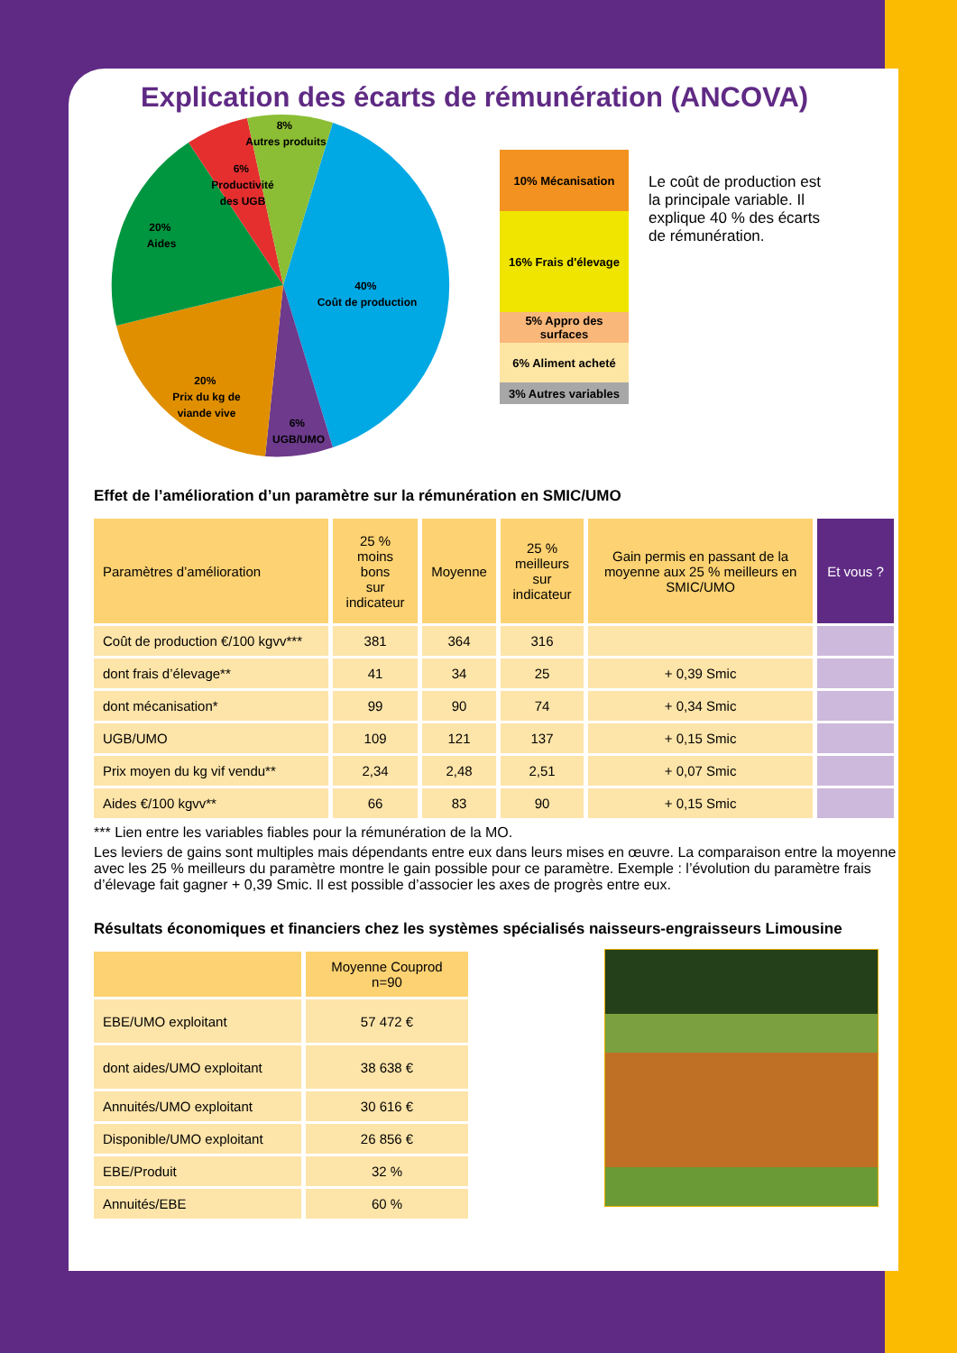Explication des écarts de rémunération (ANCOVA)
8% Autres produits
6% Productivité des UGB
20% Aides
40% Coût de production
20% Prix du kg de viande vive
6% UGB/UMO
10% Mécanisation
16% Frais d'élevage
5% Appro des surfaces
6% Aliment acheté
3% Autres variables
Le coût de production est la principale variable. Il explique 40 % des écarts de rémunération.
Effet de l’amélioration d’un paramètre sur la rémunération en SMIC/UMO
| Paramètres d’amélioration | 25 % moins bons sur indicateur | Moyenne | 25 % meilleurs sur indicateur | Gain permis en passant de la moyenne aux 25 % meilleurs en SMIC/UMO | Et vous ? |
| --- | --- | --- | --- | --- | --- |
| Coût de production €/100 kgvv*** | 381 | 364 | 316 | | |
| dont frais d’élevage** | 41 | 34 | 25 | + 0,39 Smic | |
| dont mécanisation* | 99 | 90 | 74 | + 0,34 Smic | |
| UGB/UMO | 109 | 121 | 137 | + 0,15 Smic | |
| Prix moyen du kg vif vendu** | 2,34 | 2,48 | 2,51 | + 0,07 Smic | |
| Aides €/100 kgvv** | 66 | 83 | 90 | + 0,15 Smic | |
*** Lien entre les variables fiables pour la rémunération de la MO.
Les leviers de gains sont multiples mais dépendants entre eux dans leurs mises en œuvre. La comparaison entre la moyenne avec les 25 % meilleurs du paramètre montre le gain possible pour ce paramètre. Exemple : l’évolution du paramètre frais d’élevage fait gagner + 0,39 Smic. Il est possible d’associer les axes de progrès entre eux.
Résultats économiques et financiers chez les systèmes spécialisés naisseurs-engraisseurs Limousine
| | Moyenne Couprod n=90 |
| --- | --- |
| EBE/UMO exploitant | 57 472 € |
| dont aides/UMO exploitant | 38 638 € |
| Annuités/UMO exploitant | 30 616 € |
| Disponible/UMO exploitant | 26 856 € |
| EBE/Produit | 32 % |
| Annuités/EBE | 60 % |